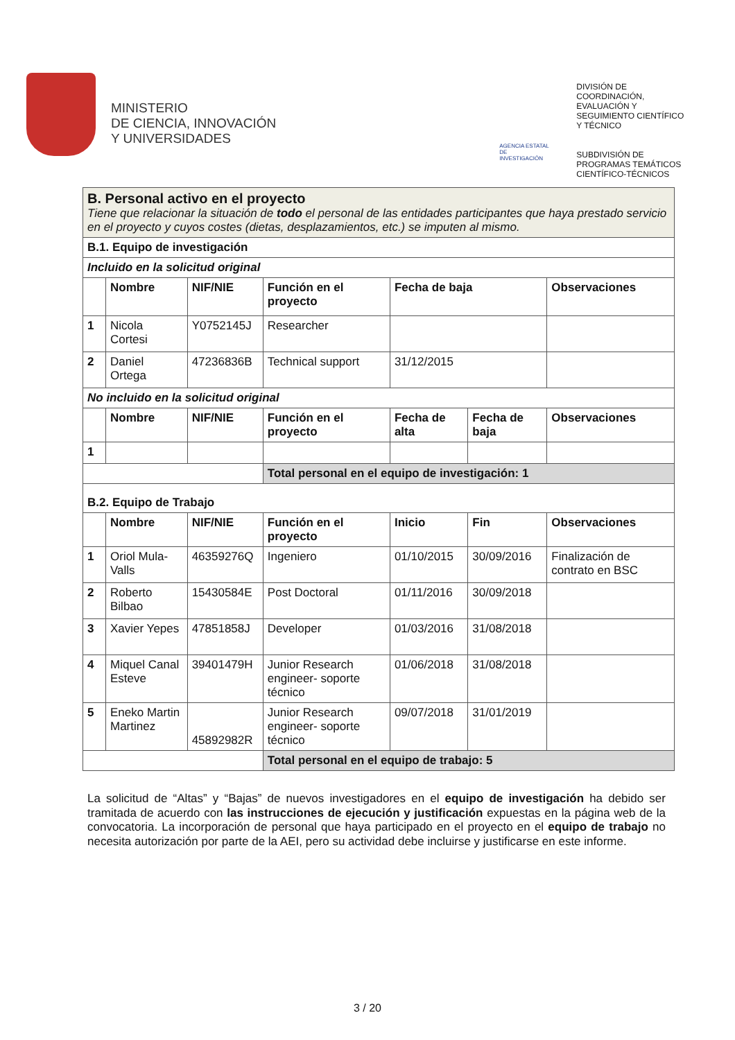MINISTERIO
DE CIENCIA, INNOVACIÓN
Y UNIVERSIDADES
AGENCIA ESTATAL DE INVESTIGACIÓN
DIVISIÓN DE
COORDINACIÓN,
EVALUACIÓN Y
SEGUIMIENTO CIENTÍFICO
Y TÉCNICO
SUBDIVISIÓN DE
PROGRAMAS TEMÁTICOS
CIENTÍFICO-TÉCNICOS
| B. Personal activo en el proyecto Tiene que relacionar la situación de todo el personal de las entidades participantes que haya prestado servicio en el proyecto y cuyos costes (dietas, desplazamientos, etc.) se imputen al mismo. | | | | | | |
| B.1. Equipo de investigación | | | | | | |
| Incluido en la solicitud original | | | | | | |
| | Nombre | NIF/NIE | Función en el proyecto | Fecha de baja | | Observaciones |
| 1 | Nicola Cortesi | Y0752145J | Researcher | | | |
| 2 | Daniel Ortega | 47236836B | Technical support | 31/12/2015 | | |
| No incluido en la solicitud original | | | | | | |
| | Nombre | NIF/NIE | Función en el proyecto | Fecha de alta | Fecha de baja | Observaciones |
| 1 | | | | | | |
| | | | Total personal en el equipo de investigación: 1 | | | |
| B.2. Equipo de Trabajo | | | | | | |
| | Nombre | NIF/NIE | Función en el proyecto | Inicio | Fin | Observaciones |
| 1 | Oriol Mula-Valls | 46359276Q | Ingeniero | 01/10/2015 | 30/09/2016 | Finalización de contrato en BSC |
| 2 | Roberto Bilbao | 15430584E | Post Doctoral | 01/11/2016 | 30/09/2018 | |
| 3 | Xavier Yepes | 47851858J | Developer | 01/03/2016 | 31/08/2018 | |
| 4 | Miquel Canal Esteve | 39401479H | Junior Research engineer- soporte técnico | 01/06/2018 | 31/08/2018 | |
| 5 | Eneko Martin Martinez | 45892982R | Junior Research engineer- soporte técnico | 09/07/2018 | 31/01/2019 | |
| | | | Total personal en el equipo de trabajo: 5 | | | |
La solicitud de “Altas” y “Bajas” de nuevos investigadores en el equipo de investigación ha debido ser tramitada de acuerdo con las instrucciones de ejecución y justificación expuestas en la página web de la convocatoria. La incorporación de personal que haya participado en el proyecto en el equipo de trabajo no necesita autorización por parte de la AEI, pero su actividad debe incluirse y justificarse en este informe.
3 / 20